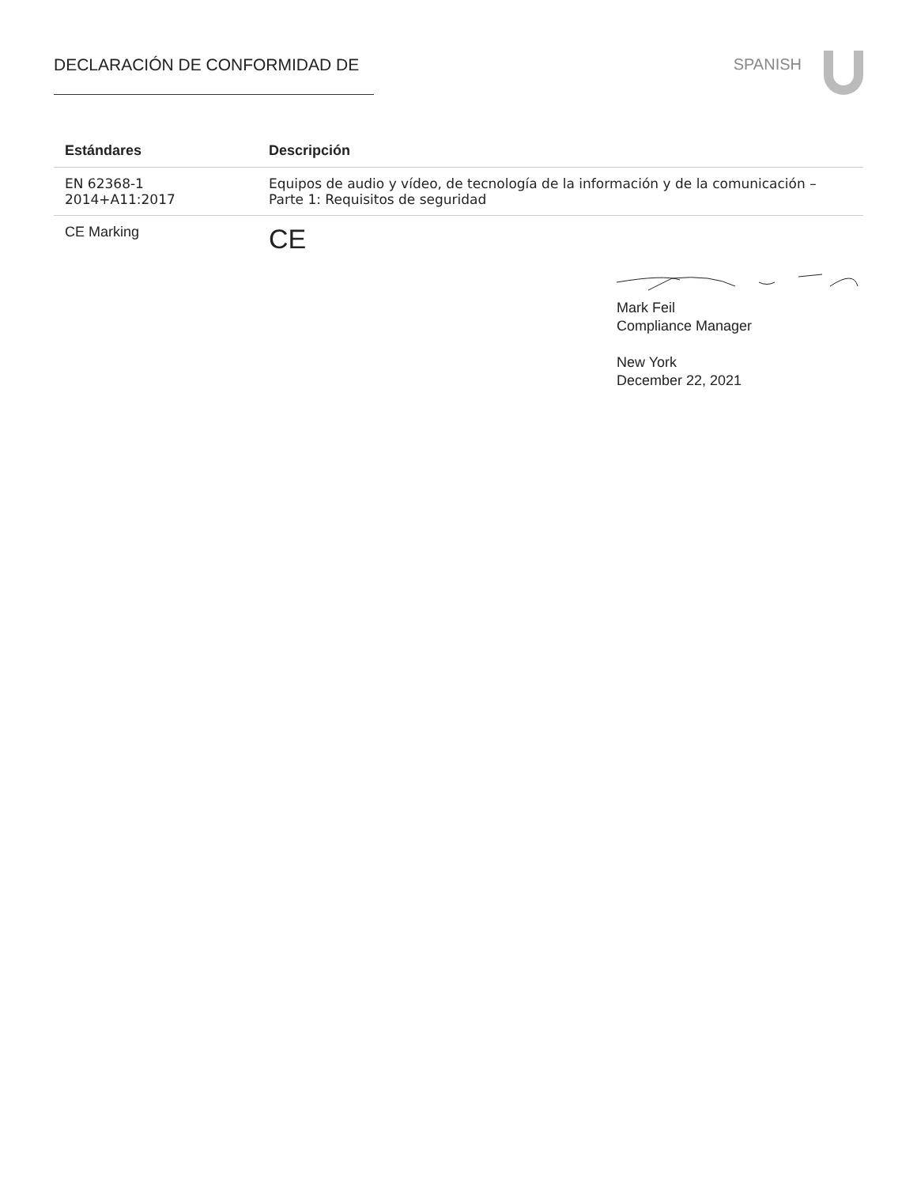DECLARACIÓN DE CONFORMIDAD DE SPANISH
| Estándares | Descripción |
| --- | --- |
| EN 62368-1 2014+A11:2017 | Equipos de audio y vídeo, de tecnología de la información y de la comunicación – Parte 1: Requisitos de seguridad |
| CE Marking | CE |
Mark Feil
Compliance Manager
New York
December 22, 2021